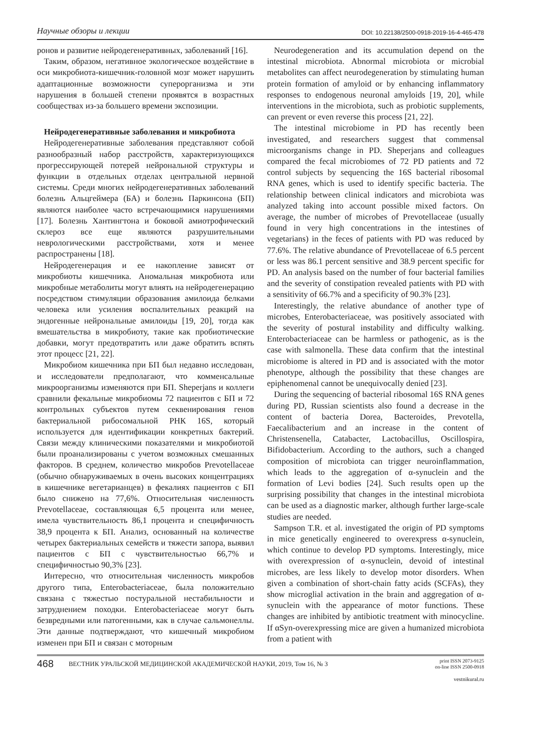Научные обзоры и лекции DOI: 10.22138/2500-0918-2019-16-4-465-478
ронов и развитие нейродегенеративных, заболеваний [16].
Таким, образом, негативное экологическое воздействие в оси микробиота-кишечник-головной мозг может нарушить адаптационные возможности суперорганизма и эти нарушения в большей степени проявятся в возрастных сообществах из-за большего времени экспозиции.
Нейродегенеративные заболевания и микробиота
Нейродегенеративные заболевания представляют собой разнообразный набор расстройств, характеризующихся прогрессирующей потерей нейрональной структуры и функции в отдельных отделах центральной нервной системы. Среди многих нейродегенеративных заболеваний болезнь Альцгеймера (БА) и болезнь Паркинсона (БП) являются наиболее часто встречающимися нарушениями [17]. Болезнь Хантингтона и боковой амиотрофический склероз все еще являются разрушительными неврологическими расстройствами, хотя и менее распространены [18].
Нейродегенерация и ее накопление зависят от микробиоты кишечника. Аномальная микробиота или микробные метаболиты могут влиять на нейродегенерацию посредством стимуляции образования амилоида белками человека или усиления воспалительных реакций на эндогенные нейрональные амилоиды [19, 20], тогда как вмешательства в микробиоту, такие как пробиотические добавки, могут предотвратить или даже обратить вспять этот процесс [21, 22].
Микробиом кишечника при БП был недавно исследован, и исследователи предполагают, что комменсальные микроорганизмы изменяются при БП. Sheperjans и коллеги сравнили фекальные микробиомы 72 пациентов с БП и 72 контрольных субъектов путем секвенирования генов бактериальной рибосомальной РНК 16S, который используется для идентификации конкретных бактерий. Связи между клиническими показателями и микробиотой были проанализированы с учетом возможных смешанных факторов. В среднем, количество микробов Prevotellaceae (обычно обнаруживаемых в очень высоких концентрациях в кишечнике вегетарианцев) в фекалиях пациентов с БП было снижено на 77,6%. Относительная численность Prevotellaceae, составляющая 6,5 процента или менее, имела чувствительность 86,1 процента и специфичность 38,9 процента к БП. Анализ, основанный на количестве четырех бактериальных семейств и тяжести запора, выявил пациентов с БП с чувствительностью 66,7% и специфичностью 90,3% [23].
Интересно, что относительная численность микробов другого типа, Enterobacteriaceae, была положительно связана с тяжестью постуральной нестабильности и затруднением походки. Enterobacteriaceae могут быть безвредными или патогенными, как в случае сальмонеллы. Эти данные подтверждают, что кишечный микробиом изменен при БП и связан с моторным
Neurodegeneration and its accumulation depend on the intestinal microbiota. Abnormal microbiota or microbial metabolites can affect neurodegeneration by stimulating human protein formation of amyloid or by enhancing inflammatory responses to endogenous neuronal amyloids [19, 20], while interventions in the microbiota, such as probiotic supplements, can prevent or even reverse this process [21, 22].
The intestinal microbiome in PD has recently been investigated, and researchers suggest that commensal microorganisms change in PD. Sheperjans and colleagues compared the fecal microbiomes of 72 PD patients and 72 control subjects by sequencing the 16S bacterial ribosomal RNA genes, which is used to identify specific bacteria. The relationship between clinical indicators and microbiota was analyzed taking into account possible mixed factors. On average, the number of microbes of Prevotellaceae (usually found in very high concentrations in the intestines of vegetarians) in the feces of patients with PD was reduced by 77.6%. The relative abundance of Prevotellaceae of 6.5 percent or less was 86.1 percent sensitive and 38.9 percent specific for PD. An analysis based on the number of four bacterial families and the severity of constipation revealed patients with PD with a sensitivity of 66.7% and a specificity of 90.3% [23].
Interestingly, the relative abundance of another type of microbes, Enterobacteriaceae, was positively associated with the severity of postural instability and difficulty walking. Enterobacteriaceae can be harmless or pathogenic, as is the case with salmonella. These data confirm that the intestinal microbiome is altered in PD and is associated with the motor phenotype, although the possibility that these changes are epiphenomenal cannot be unequivocally denied [23].
During the sequencing of bacterial ribosomal 16S RNA genes during PD, Russian scientists also found a decrease in the content of bacteria Dorea, Bacteroides, Prevotella, Faecalibacterium and an increase in the content of Christensenella, Catabacter, Lactobacillus, Oscillospira, Bifidobacterium. According to the authors, such a changed composition of microbiota can trigger neuroinflammation, which leads to the aggregation of α-synuclein and the formation of Levi bodies [24]. Such results open up the surprising possibility that changes in the intestinal microbiota can be used as a diagnostic marker, although further large-scale studies are needed.
Sampson T.R. et al. investigated the origin of PD symptoms in mice genetically engineered to overexpress α-synuclein, which continue to develop PD symptoms. Interestingly, mice with overexpression of α-synuclein, devoid of intestinal microbes, are less likely to develop motor disorders. When given a combination of short-chain fatty acids (SCFAs), they show microglial activation in the brain and aggregation of α-synuclein with the appearance of motor functions. These changes are inhibited by antibiotic treatment with minocycline. If αSyn-overexpressing mice are given a humanized microbiota from a patient with
468 ВЕСТНИК УРАЛЬСКОЙ МЕДИЦИНСКОЙ АКАДЕМИЧЕСКОЙ НАУКИ, 2019, Том 16, № 3 print ISSN 2073-9125
on-line ISSN 2500-0918
vestnikural.ru